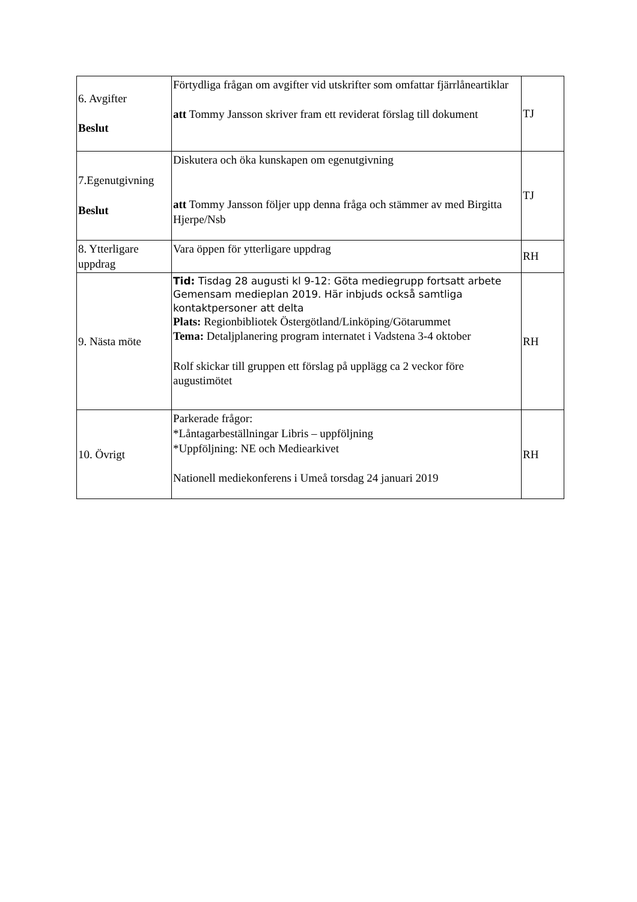| 6. Avgifter Beslut | Förtydliga frågan om avgifter vid utskrifter som omfattar fjärrlåneartiklar att Tommy Jansson skriver fram ett reviderat förslag till dokument | TJ |
| 7.Egenutgivning Beslut | Diskutera och öka kunskapen om egenutgivning att Tommy Jansson följer upp denna fråga och stämmer av med Birgitta Hjerpe/Nsb | TJ |
| 8. Ytterligare uppdrag | Vara öppen för ytterligare uppdrag | RH |
| 9. Nästa möte | Tid: Tisdag 28 augusti kl 9-12: Göta mediegrupp fortsatt arbete Gemensam medieplan 2019. Här inbjuds också samtliga kontaktpersoner att delta Plats: Regionbibliotek Östergötland/Linköping/Götarummet Tema: Detaljplanering program internatet i Vadstena 3-4 oktober Rolf skickar till gruppen ett förslag på upplägg ca 2 veckor före augustimötet | RH |
| 10. Övrigt | Parkerade frågor: *Låntagarbeställningar Libris – uppföljning *Uppföljning: NE och Mediearkivet Nationell mediekonferens i Umeå torsdag 24 januari 2019 | RH |